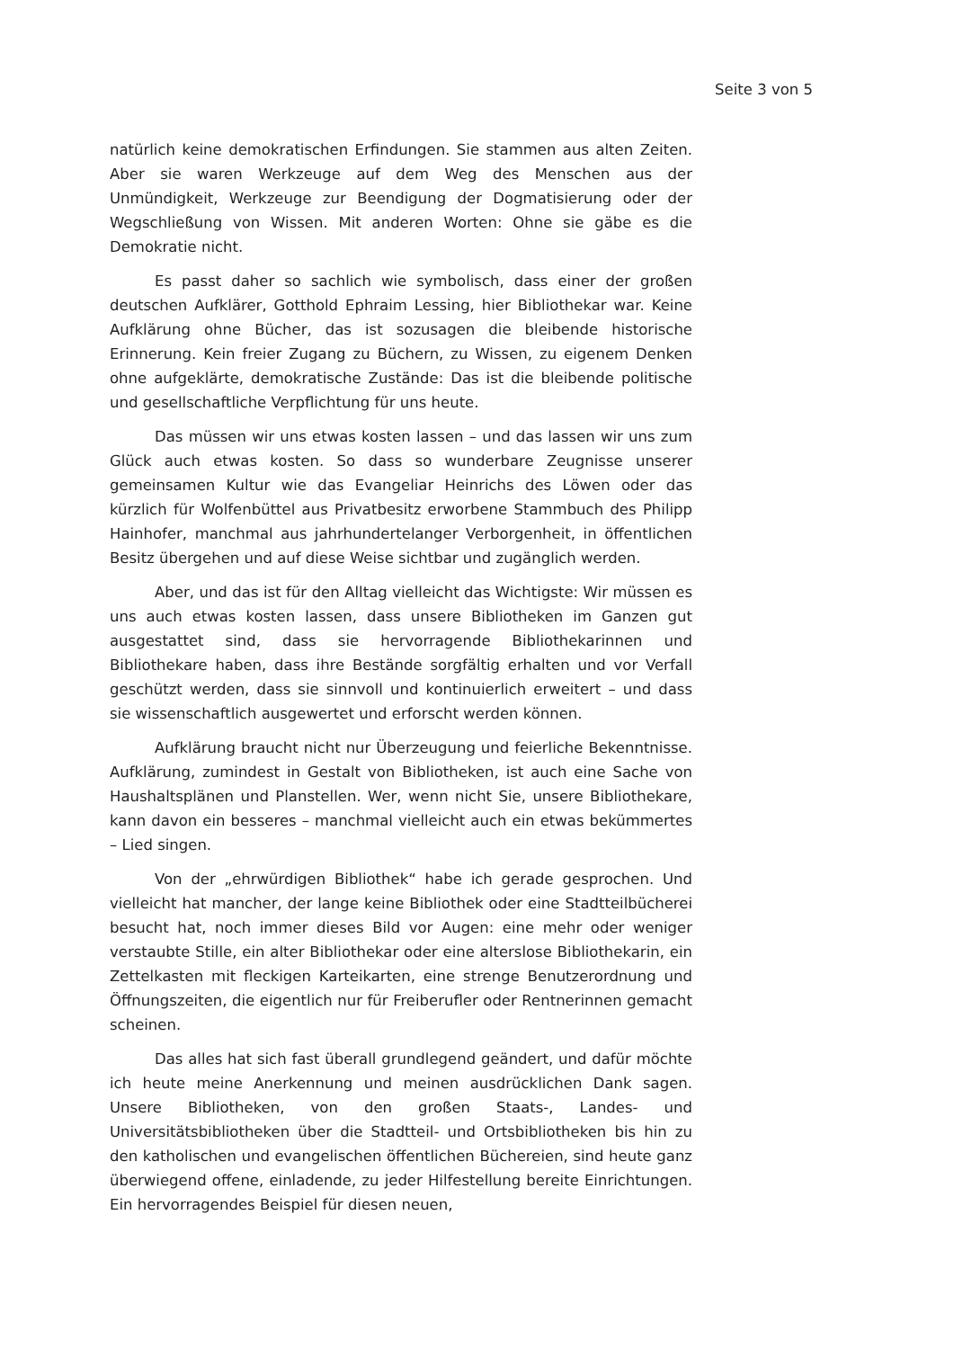Seite 3 von 5
natürlich keine demokratischen Erfindungen. Sie stammen aus alten Zeiten. Aber sie waren Werkzeuge auf dem Weg des Menschen aus der Unmündigkeit, Werkzeuge zur Beendigung der Dogmatisierung oder der Wegschließung von Wissen. Mit anderen Worten: Ohne sie gäbe es die Demokratie nicht.
Es passt daher so sachlich wie symbolisch, dass einer der großen deutschen Aufklärer, Gotthold Ephraim Lessing, hier Bibliothekar war. Keine Aufklärung ohne Bücher, das ist sozusagen die bleibende historische Erinnerung. Kein freier Zugang zu Büchern, zu Wissen, zu eigenem Denken ohne aufgeklärte, demokratische Zustände: Das ist die bleibende politische und gesellschaftliche Verpflichtung für uns heute.
Das müssen wir uns etwas kosten lassen – und das lassen wir uns zum Glück auch etwas kosten. So dass so wunderbare Zeugnisse unserer gemeinsamen Kultur wie das Evangeliar Heinrichs des Löwen oder das kürzlich für Wolfenbüttel aus Privatbesitz erworbene Stammbuch des Philipp Hainhofer, manchmal aus jahrhundertelanger Verborgenheit, in öffentlichen Besitz übergehen und auf diese Weise sichtbar und zugänglich werden.
Aber, und das ist für den Alltag vielleicht das Wichtigste: Wir müssen es uns auch etwas kosten lassen, dass unsere Bibliotheken im Ganzen gut ausgestattet sind, dass sie hervorragende Bibliothekarinnen und Bibliothekare haben, dass ihre Bestände sorgfältig erhalten und vor Verfall geschützt werden, dass sie sinnvoll und kontinuierlich erweitert – und dass sie wissenschaftlich ausgewertet und erforscht werden können.
Aufklärung braucht nicht nur Überzeugung und feierliche Bekenntnisse. Aufklärung, zumindest in Gestalt von Bibliotheken, ist auch eine Sache von Haushaltsplänen und Planstellen. Wer, wenn nicht Sie, unsere Bibliothekare, kann davon ein besseres – manchmal vielleicht auch ein etwas bekümmertes – Lied singen.
Von der „ehrwürdigen Bibliothek“ habe ich gerade gesprochen. Und vielleicht hat mancher, der lange keine Bibliothek oder eine Stadtteilbücherei besucht hat, noch immer dieses Bild vor Augen: eine mehr oder weniger verstaubte Stille, ein alter Bibliothekar oder eine alterslose Bibliothekarin, ein Zettelkasten mit fleckigen Karteikarten, eine strenge Benutzerordnung und Öffnungszeiten, die eigentlich nur für Freiberufler oder Rentnerinnen gemacht scheinen.
Das alles hat sich fast überall grundlegend geändert, und dafür möchte ich heute meine Anerkennung und meinen ausdrücklichen Dank sagen. Unsere Bibliotheken, von den großen Staats-, Landes- und Universitätsbibliotheken über die Stadtteil- und Ortsbibliotheken bis hin zu den katholischen und evangelischen öffentlichen Büchereien, sind heute ganz überwiegend offene, einladende, zu jeder Hilfestellung bereite Einrichtungen. Ein hervorragendes Beispiel für diesen neuen,